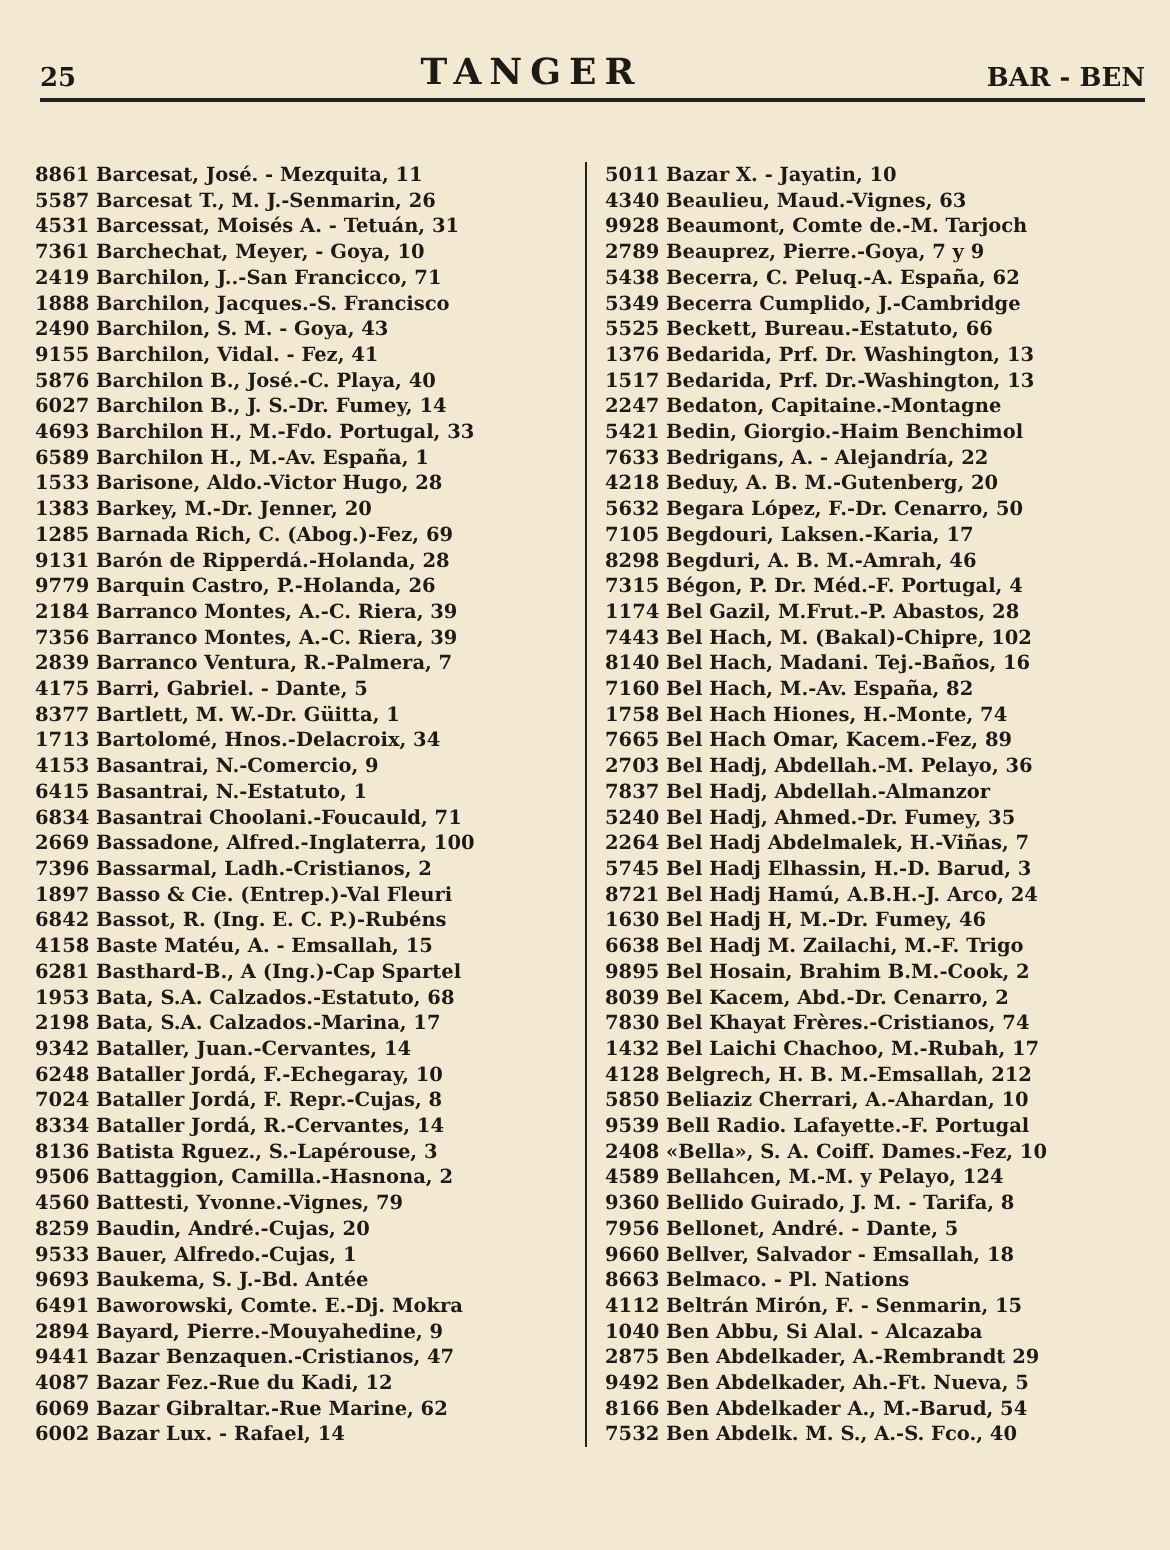25 TANGER BAR - BEN
8861 Barcesat, José. - Mezquita, 11
5587 Barcesat T., M. J.-Senmarin, 26
4531 Barcessat, Moisés A. - Tetuán, 31
7361 Barchechat, Meyer, - Goya, 10
2419 Barchilon, J..-San Francicco, 71
1888 Barchilon, Jacques.-S. Francisco
2490 Barchilon, S. M. - Goya, 43
9155 Barchilon, Vidal. - Fez, 41
5876 Barchilon B., José.-C. Playa, 40
6027 Barchilon B., J. S.-Dr. Fumey, 14
4693 Barchilon H., M.-Fdo. Portugal, 33
6589 Barchilon H., M.-Av. España, 1
1533 Barisone, Aldo.-Victor Hugo, 28
1383 Barkey, M.-Dr. Jenner, 20
1285 Barnada Rich, C. (Abog.)-Fez, 69
9131 Barón de Ripperdá.-Holanda, 28
9779 Barquin Castro, P.-Holanda, 26
2184 Barranco Montes, A.-C. Riera, 39
7356 Barranco Montes, A.-C. Riera, 39
2839 Barranco Ventura, R.-Palmera, 7
4175 Barri, Gabriel. - Dante, 5
8377 Bartlett, M. W.-Dr. Güitta, 1
1713 Bartolomé, Hnos.-Delacroix, 34
4153 Basantrai, N.-Comercio, 9
6415 Basantrai, N.-Estatuto, 1
6834 Basantrai Choolani.-Foucauld, 71
2669 Bassadone, Alfred.-Inglaterra, 100
7396 Bassarmal, Ladh.-Cristianos, 2
1897 Basso & Cie. (Entrep.)-Val Fleuri
6842 Bassot, R. (Ing. E. C. P.)-Rubéns
4158 Baste Matéu, A. - Emsallah, 15
6281 Basthard-B., A (Ing.)-Cap Spartel
1953 Bata, S.A. Calzados.-Estatuto, 68
2198 Bata, S.A. Calzados.-Marina, 17
9342 Bataller, Juan.-Cervantes, 14
6248 Bataller Jordá, F.-Echegaray, 10
7024 Bataller Jordá, F. Repr.-Cujas, 8
8334 Bataller Jordá, R.-Cervantes, 14
8136 Batista Rguez., S.-Lapérouse, 3
9506 Battaggion, Camilla.-Hasnona, 2
4560 Battesti, Yvonne.-Vignes, 79
8259 Baudin, André.-Cujas, 20
9533 Bauer, Alfredo.-Cujas, 1
9693 Baukema, S. J.-Bd. Antée
6491 Baworowski, Comte. E.-Dj. Mokra
2894 Bayard, Pierre.-Mouyahedine, 9
9441 Bazar Benzaquen.-Cristianos, 47
4087 Bazar Fez.-Rue du Kadi, 12
6069 Bazar Gibraltar.-Rue Marine, 62
6002 Bazar Lux. - Rafael, 14
5011 Bazar X. - Jayatin, 10
4340 Beaulieu, Maud.-Vignes, 63
9928 Beaumont, Comte de.-M. Tarjoch
2789 Beauprez, Pierre.-Goya, 7 y 9
5438 Becerra, C. Peluq.-A. España, 62
5349 Becerra Cumplido, J.-Cambridge
5525 Beckett, Bureau.-Estatuto, 66
1376 Bedarida, Prf. Dr. Washington, 13
1517 Bedarida, Prf. Dr.-Washington, 13
2247 Bedaton, Capitaine.-Montagne
5421 Bedin, Giorgio.-Haim Benchimol
7633 Bedrigans, A. - Alejandría, 22
4218 Beduy, A. B. M.-Gutenberg, 20
5632 Begara López, F.-Dr. Cenarro, 50
7105 Begdouri, Laksen.-Karia, 17
8298 Begduri, A. B. M.-Amrah, 46
7315 Bégon, P. Dr. Méd.-F. Portugal, 4
1174 Bel Gazil, M.Frut.-P. Abastos, 28
7443 Bel Hach, M. (Bakal)-Chipre, 102
8140 Bel Hach, Madani. Tej.-Baños, 16
7160 Bel Hach, M.-Av. España, 82
1758 Bel Hach Hiones, H.-Monte, 74
7665 Bel Hach Omar, Kacem.-Fez, 89
2703 Bel Hadj, Abdellah.-M. Pelayo, 36
7837 Bel Hadj, Abdellah.-Almanzor
5240 Bel Hadj, Ahmed.-Dr. Fumey, 35
2264 Bel Hadj Abdelmalek, H.-Viñas, 7
5745 Bel Hadj Elhassin, H.-D. Barud, 3
8721 Bel Hadj Hamú, A.B.H.-J. Arco, 24
1630 Bel Hadj H, M.-Dr. Fumey, 46
6638 Bel Hadj M. Zailachi, M.-F. Trigo
9895 Bel Hosain, Brahim B.M.-Cook, 2
8039 Bel Kacem, Abd.-Dr. Cenarro, 2
7830 Bel Khayat Frères.-Cristianos, 74
1432 Bel Laichi Chachoo, M.-Rubah, 17
4128 Belgrech, H. B. M.-Emsallah, 212
5850 Beliaziz Cherrari, A.-Ahardan, 10
9539 Bell Radio. Lafayette.-F. Portugal
2408 «Bella», S. A. Coiff. Dames.-Fez, 10
4589 Bellahcen, M.-M. y Pelayo, 124
9360 Bellido Guirado, J. M. - Tarifa, 8
7956 Bellonet, André. - Dante, 5
9660 Bellver, Salvador - Emsallah, 18
8663 Belmaco. - Pl. Nations
4112 Beltrán Mirón, F. - Senmarin, 15
1040 Ben Abbu, Si Alal. - Alcazaba
2875 Ben Abdelkader, A.-Rembrandt 29
9492 Ben Abdelkader, Ah.-Ft. Nueva, 5
8166 Ben Abdelkader A., M.-Barud, 54
7532 Ben Abdelk. M. S., A.-S. Fco., 40